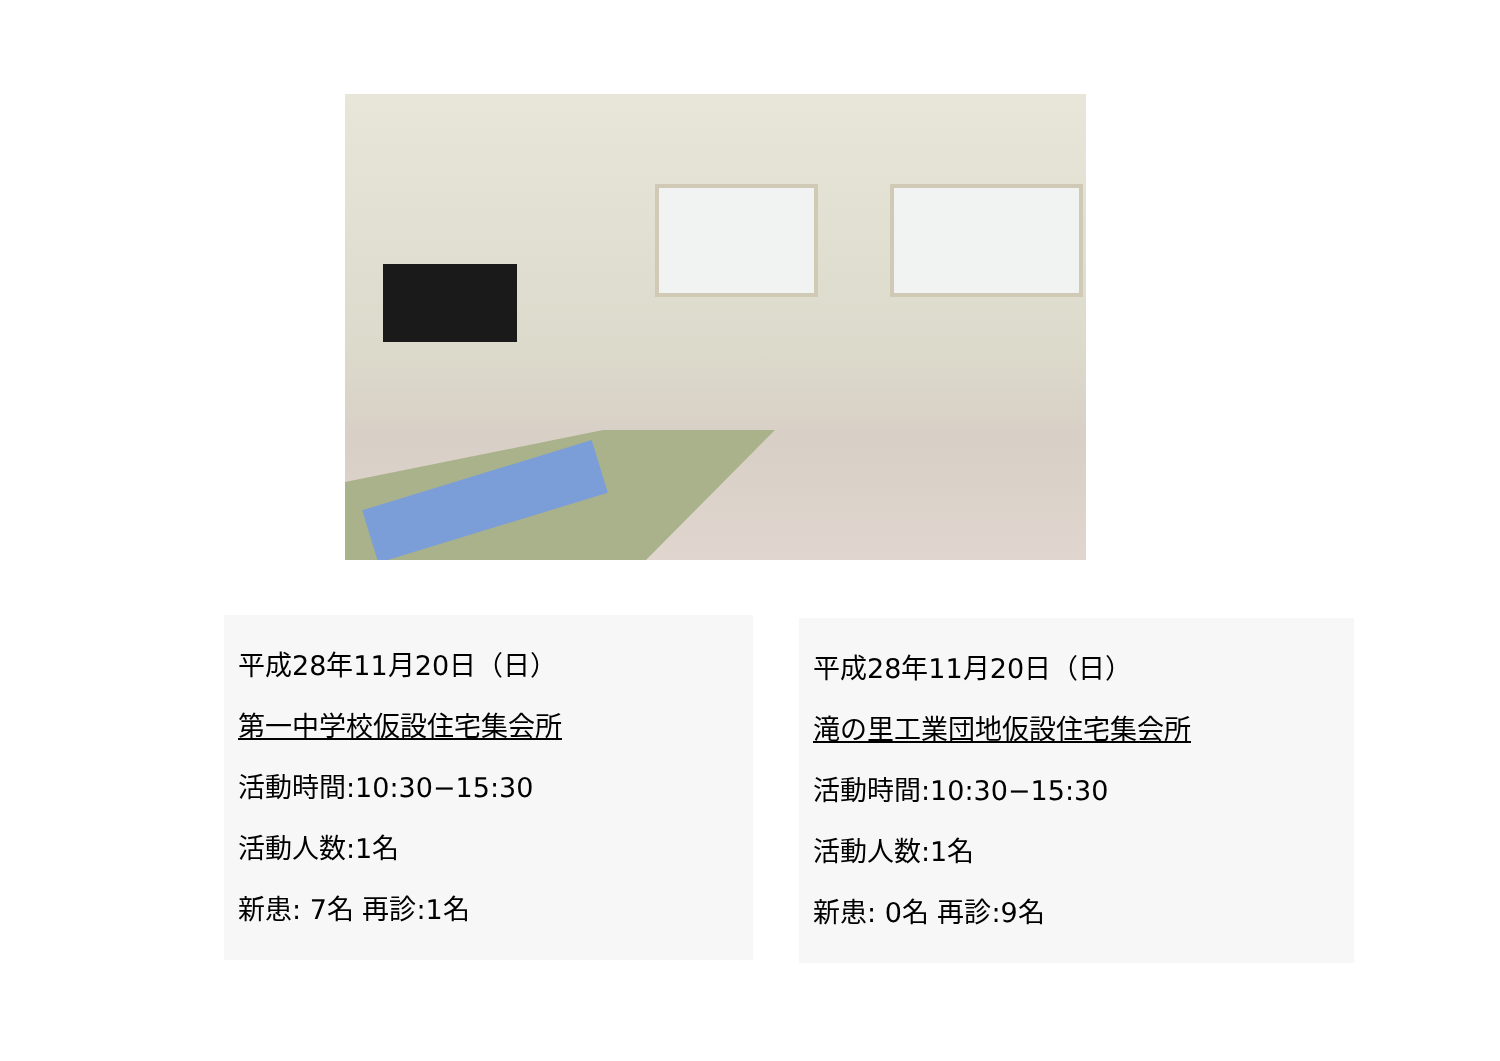平成28年11月20日（日）
第一中学校仮設住宅集会所
活動時間:10:30−15:30
活動人数:1名
新患: 7名 再診:1名
平成28年11月20日（日）
滝の里工業団地仮設住宅集会所
活動時間:10:30−15:30
活動人数:1名
新患: 0名 再診:9名